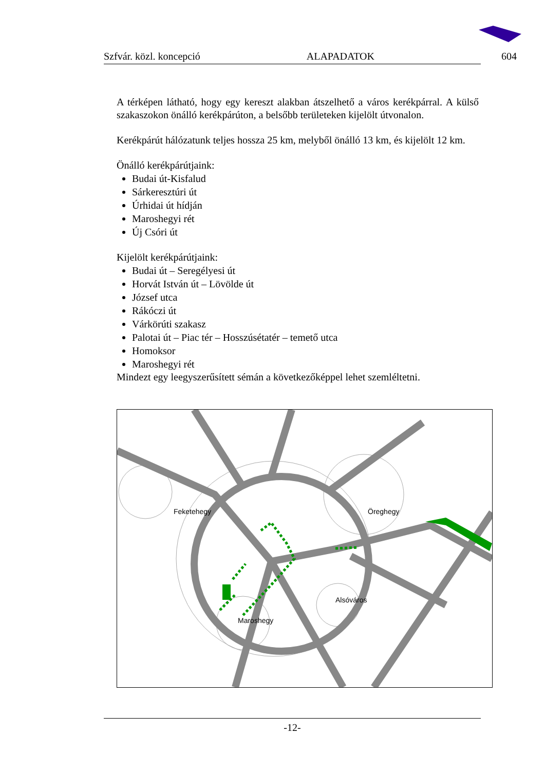Szfvár. közl. koncepció ALAPADATOK 604
A térképen látható, hogy egy kereszt alakban átszelhető a város kerékpárral. A külső szakaszokon önálló kerékpárúton, a belsőbb területeken kijelölt útvonalon.
Kerékpárút hálózatunk teljes hossza 25 km, melyből önálló 13 km, és kijelölt 12 km.
Önálló kerékpárútjaink:
Budai út-Kisfalud
Sárkeresztúri út
Úrhidai út hídján
Maroshegyi rét
Új Csóri út
Kijelölt kerékpárútjaink:
Budai út – Seregélyesi út
Horvát István út – Lövölde út
József utca
Rákóczi út
Várkörúti szakasz
Palotai út – Piac tér – Hosszúsétatér – temető utca
Homoksor
Maroshegyi rét
Mindezt egy leegyszerűsített sémán a következőképpel lehet szemléltetni.
Feketehegy Öreghegy
Alsóváros
Maroshegy
-12-